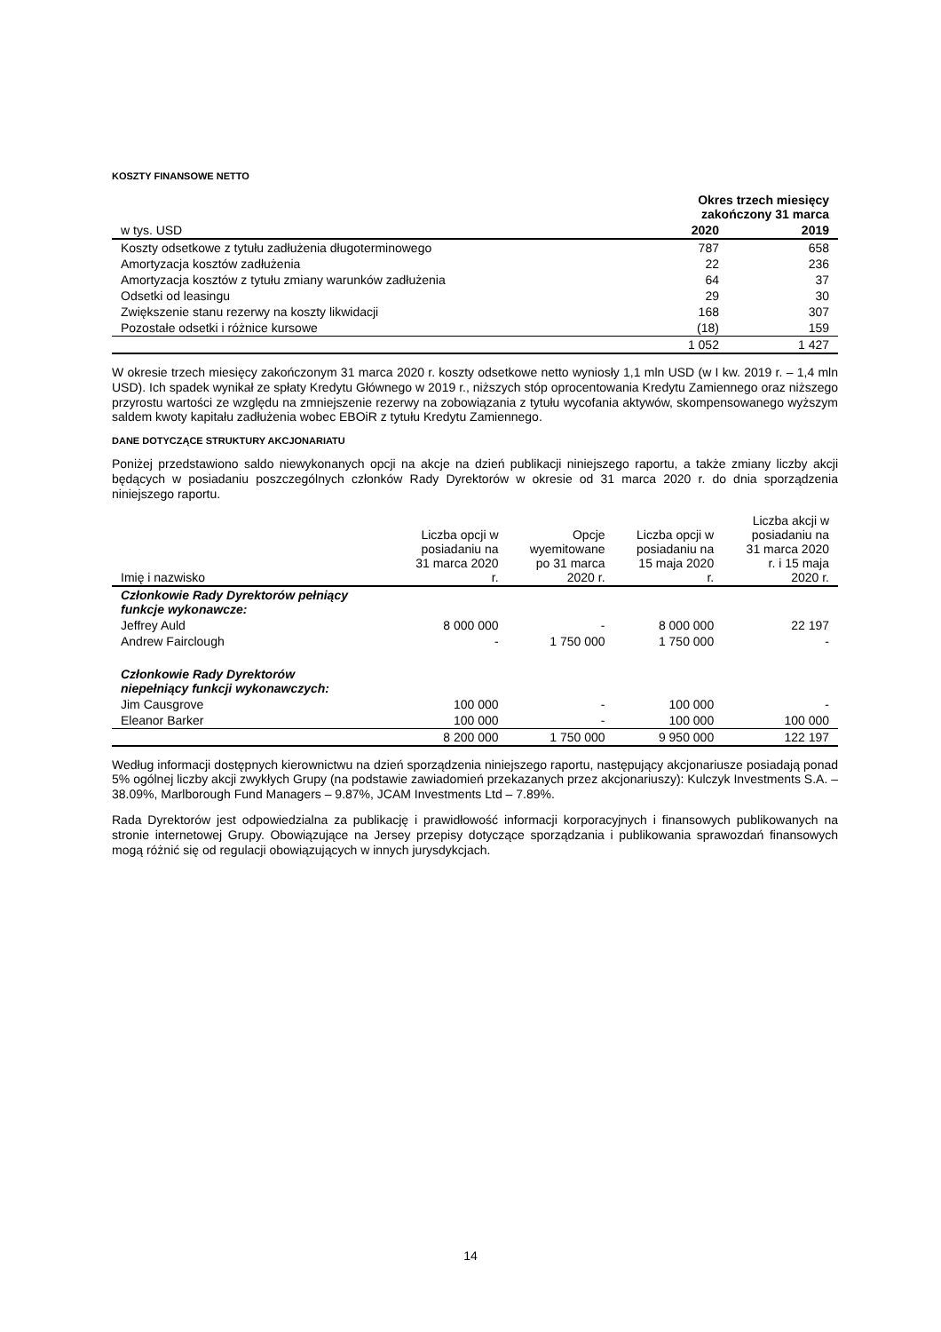KOSZTY FINANSOWE NETTO
| | Okres trzech miesięcy zakończony 31 marca | |
| --- | --- | --- |
| w tys. USD | 2020 | 2019 |
| Koszty odsetkowe z tytułu zadłużenia długoterminowego | 787 | 658 |
| Amortyzacja kosztów zadłużenia | 22 | 236 |
| Amortyzacja kosztów z tytułu zmiany warunków zadłużenia | 64 | 37 |
| Odsetki od leasingu | 29 | 30 |
| Zwiększenie stanu rezerwy na koszty likwidacji | 168 | 307 |
| Pozostałe odsetki i różnice kursowe | (18) | 159 |
| | 1 052 | 1 427 |
W okresie trzech miesięcy zakończonym 31 marca 2020 r. koszty odsetkowe netto wyniosły 1,1 mln USD (w I kw. 2019 r. – 1,4 mln USD). Ich spadek wynikał ze spłaty Kredytu Głównego w 2019 r., niższych stóp oprocentowania Kredytu Zamiennego oraz niższego przyrostu wartości ze względu na zmniejszenie rezerwy na zobowiązania z tytułu wycofania aktywów, skompensowanego wyższym saldem kwoty kapitału zadłużenia wobec EBOiR z tytułu Kredytu Zamiennego.
DANE DOTYCZĄCE STRUKTURY AKCJONARIATU
Poniżej przedstawiono saldo niewykonanych opcji na akcje na dzień publikacji niniejszego raportu, a także zmiany liczby akcji będących w posiadaniu poszczególnych członków Rady Dyrektorów w okresie od 31 marca 2020 r. do dnia sporządzenia niniejszego raportu.
| Imię i nazwisko | Liczba opcji w posiadaniu na 31 marca 2020 r. | Opcje wyemitowane po 31 marca 2020 r. | Liczba opcji w posiadaniu na 15 maja 2020 r. | Liczba akcji w posiadaniu na 31 marca 2020 r. i 15 maja 2020 r. |
| --- | --- | --- | --- | --- |
| Członkowie Rady Dyrektorów pełniący funkcje wykonawcze: | | | | |
| Jeffrey Auld | 8 000 000 | - | 8 000 000 | 22 197 |
| Andrew Fairclough | - | 1 750 000 | 1 750 000 | - |
| Członkowie Rady Dyrektorów niepełniący funkcji wykonawczych: | | | | |
| Jim Causgrove | 100 000 | - | 100 000 | - |
| Eleanor Barker | 100 000 | - | 100 000 | 100 000 |
| | 8 200 000 | 1 750 000 | 9 950 000 | 122 197 |
Według informacji dostępnych kierownictwu na dzień sporządzenia niniejszego raportu, następujący akcjonariusze posiadają ponad 5% ogólnej liczby akcji zwykłych Grupy (na podstawie zawiadomień przekazanych przez akcjonariuszy): Kulczyk Investments S.A. – 38.09%, Marlborough Fund Managers – 9.87%, JCAM Investments Ltd – 7.89%.
Rada Dyrektorów jest odpowiedzialna za publikację i prawidłowość informacji korporacyjnych i finansowych publikowanych na stronie internetowej Grupy. Obowiązujące na Jersey przepisy dotyczące sporządzania i publikowania sprawozdań finansowych mogą różnić się od regulacji obowiązujących w innych jurysdykcjach.
14